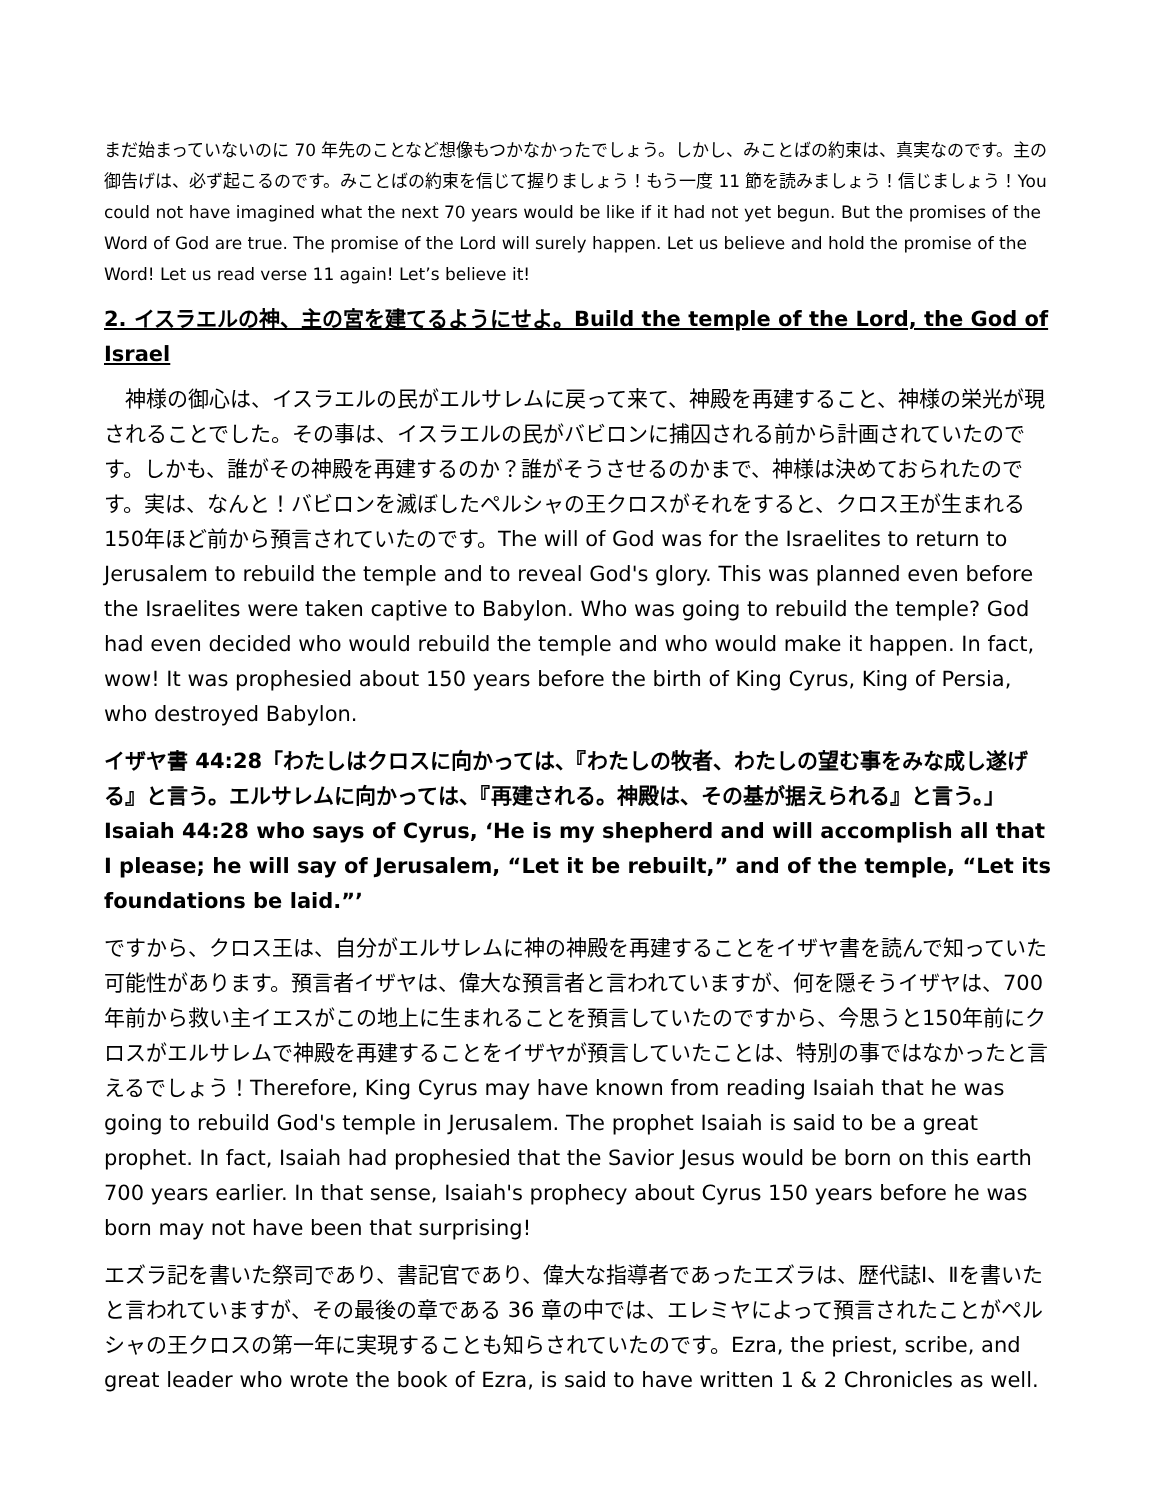まだ始まっていないのに 70 年先のことなど想像もつかなかったでしょう。しかし、みことばの約束は、真実なのです。主の御告げは、必ず起こるのです。みことばの約束を信じて握りましょう！もう一度 11 節を読みましょう！信じましょう！You could not have imagined what the next 70 years would be like if it had not yet begun. But the promises of the Word of God are true. The promise of the Lord will surely happen. Let us believe and hold the promise of the Word! Let us read verse 11 again! Let’s believe it!
2. イスラエルの神、主の宮を建てるようにせよ。Build the temple of the Lord, the God of Israel
　神様の御心は、イスラエルの民がエルサレムに戻って来て、神殿を再建すること、神様の栄光が現されることでした。その事は、イスラエルの民がバビロンに捕囚される前から計画されていたのです。しかも、誰がその神殿を再建するのか？誰がそうさせるのかまで、神様は決めておられたのです。実は、なんと！バビロンを滅ぼしたペルシャの王クロスがそれをすると、クロス王が生まれる150年ほど前から預言されていたのです。The will of God was for the Israelites to return to Jerusalem to rebuild the temple and to reveal God's glory. This was planned even before the Israelites were taken captive to Babylon. Who was going to rebuild the temple? God had even decided who would rebuild the temple and who would make it happen. In fact, wow! It was prophesied about 150 years before the birth of King Cyrus, King of Persia, who destroyed Babylon.
イザヤ書 44:28「わたしはクロスに向かっては、『わたしの牧者、わたしの望む事をみな成し遂げる』と言う。エルサレムに向かっては、『再建される。神殿は、その基が据えられる』と言う。」Isaiah 44:28 who says of Cyrus, ‘He is my shepherd and will accomplish all that I please; he will say of Jerusalem, “Let it be rebuilt,” and of the temple, “Let its foundations be laid.”’
ですから、クロス王は、自分がエルサレムに神の神殿を再建することをイザヤ書を読んで知っていた可能性があります。預言者イザヤは、偉大な預言者と言われていますが、何を隠そうイザヤは、700年前から救い主イエスがこの地上に生まれることを預言していたのですから、今思うと150年前にクロスがエルサレムで神殿を再建することをイザヤが預言していたことは、特別の事ではなかったと言えるでしょう！Therefore, King Cyrus may have known from reading Isaiah that he was going to rebuild God's temple in Jerusalem. The prophet Isaiah is said to be a great prophet. In fact, Isaiah had prophesied that the Savior Jesus would be born on this earth 700 years earlier. In that sense, Isaiah's prophecy about Cyrus 150 years before he was born may not have been that surprising!
エズラ記を書いた祭司であり、書記官であり、偉大な指導者であったエズラは、歴代誌Ⅰ、Ⅱを書いたと言われていますが、その最後の章である 36 章の中では、エレミヤによって預言されたことがペルシャの王クロスの第一年に実現することも知らされていたのです。Ezra, the priest, scribe, and great leader who wrote the book of Ezra, is said to have written 1 & 2 Chronicles as well.